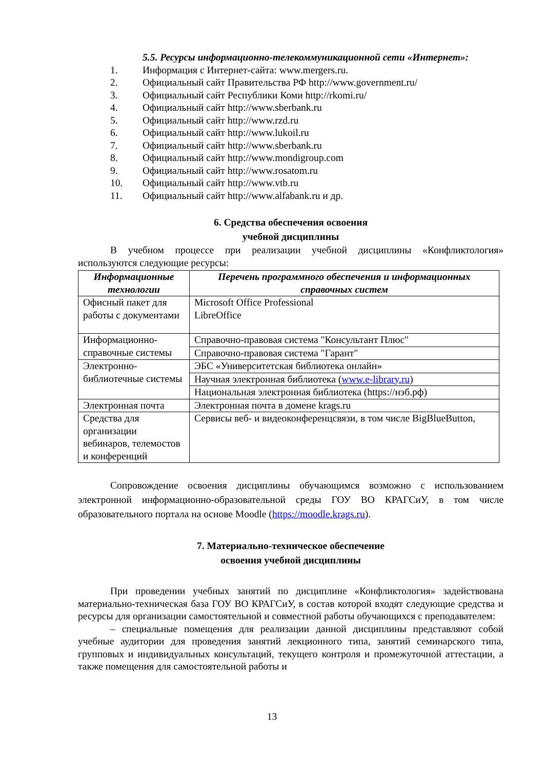5.5. Ресурсы информационно-телекоммуникационной сети «Интернет»:
1. Информация с Интернет-сайта: www.mergers.ru.
2. Официальный сайт Правительства РФ http://www.government.ru/
3. Официальный сайт Республики Коми http://rkomi.ru/
4. Официальный сайт http://www.sberbank.ru
5. Официальный сайт http://www.rzd.ru
6. Официальный сайт http://www.lukoil.ru
7. Официальный сайт http://www.sberbank.ru
8. Официальный сайт http://www.mondigroup.com
9. Официальный сайт http://www.rosatom.ru
10. Официальный сайт http://www.vtb.ru
11. Официальный сайт http://www.alfabank.ru и др.
6. Средства обеспечения освоения
учебной дисциплины
В учебном процессе при реализации учебной дисциплины «Конфликтология» используются следующие ресурсы:
| Информационные технологии | Перечень программного обеспечения и информационных справочных систем |
| --- | --- |
| Офисный пакет для работы с документами | Microsoft Office Professional LibreOffice |
| Информационно-справочные системы | Справочно-правовая система "Консультант Плюс" |
| | Справочно-правовая система "Гарант" |
| Электронно-библиотечные системы | ЭБС «Университетская библиотека онлайн» |
| | Научная электронная библиотека ( www.e-library.ru ) |
| | Национальная электронная библиотека (https://нэб.рф) |
| Электронная почта | Электронная почта в домене krags.ru |
| Средства для организации вебинаров, телемостов и конференций | Сервисы веб- и видеоконференцсвязи, в том числе BigBlueButton, |
Сопровождение освоения дисциплины обучающимся возможно с использованием электронной информационно-образовательной среды ГОУ ВО КРАГСиУ, в том числе образовательного портала на основе Moodle (https://moodle.krags.ru).
7. Материально-техническое обеспечение
освоения учебной дисциплины
При проведении учебных занятий по дисциплине «Конфликтология» задействована материально-техническая база ГОУ ВО КРАГСиУ, в состав которой входят следующие средства и ресурсы для организации самостоятельной и совместной работы обучающихся с преподавателем:
– специальные помещения для реализации данной дисциплины представляют собой учебные аудитории для проведения занятий лекционного типа, занятий семинарского типа, групповых и индивидуальных консультаций, текущего контроля и промежуточной аттестации, а также помещения для самостоятельной работы и
13